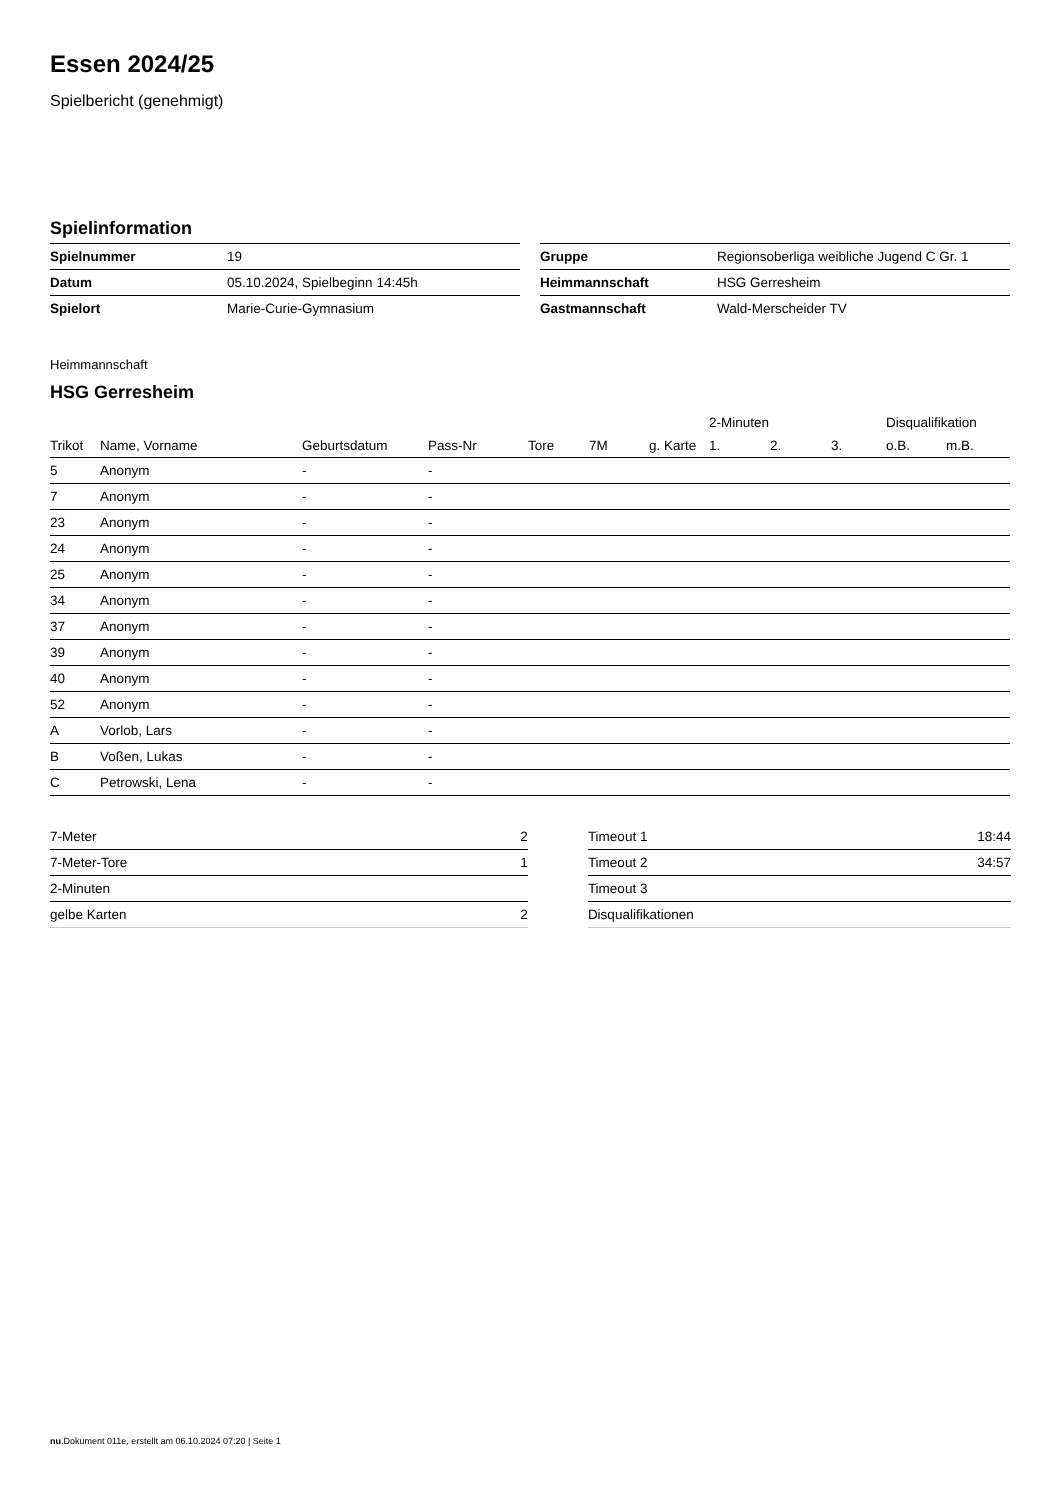Essen 2024/25
Spielbericht (genehmigt)
Spielinformation
| Spielnummer | 19 |
| Datum | 05.10.2024, Spielbeginn 14:45h |
| Spielort | Marie-Curie-Gymnasium |
| Gruppe | Regionsoberliga weibliche Jugend C Gr. 1 |
| Heimmannschaft | HSG Gerresheim |
| Gastmannschaft | Wald-Merscheider TV |
Heimmannschaft
HSG Gerresheim
| | | | | | | | 2-Minuten | | | Disqualifikation | |
| --- | --- | --- | --- | --- | --- | --- | --- | --- | --- | --- | --- |
| Trikot | Name, Vorname | Geburtsdatum | Pass-Nr | Tore | 7M | g. Karte | 1. | 2. | 3. | o.B. | m.B. |
| 5 | Anonym | - | - | | | | | | | | |
| 7 | Anonym | - | - | | | | | | | | |
| 23 | Anonym | - | - | | | | | | | | |
| 24 | Anonym | - | - | | | | | | | | |
| 25 | Anonym | - | - | | | | | | | | |
| 34 | Anonym | - | - | | | | | | | | |
| 37 | Anonym | - | - | | | | | | | | |
| 39 | Anonym | - | - | | | | | | | | |
| 40 | Anonym | - | - | | | | | | | | |
| 52 | Anonym | - | - | | | | | | | | |
| A | Vorlob, Lars | - | - | | | | | | | | |
| B | Voßen, Lukas | - | - | | | | | | | | |
| C | Petrowski, Lena | - | - | | | | | | | | |
| 7-Meter | 2 |
| 7-Meter-Tore | 1 |
| 2-Minuten | |
| gelbe Karten | 2 |
| Timeout 1 | 18:44 |
| Timeout 2 | 34:57 |
| Timeout 3 | |
| Disqualifikationen | |
nu.Dokument 011e, erstellt am 06.10.2024 07:20 | Seite 1